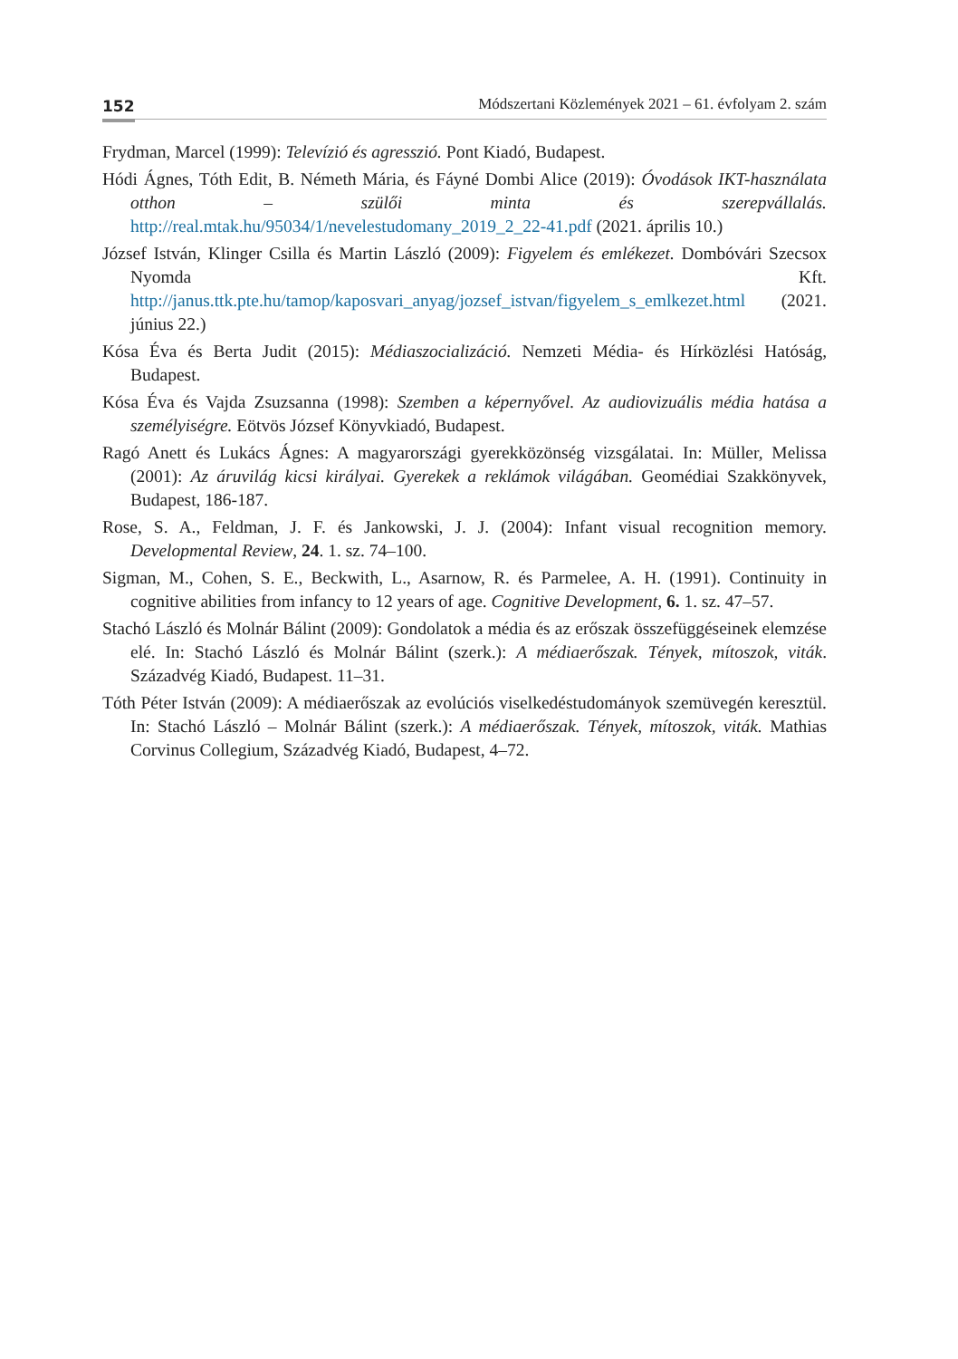152 Módszertani Közlemények 2021 – 61. évfolyam 2. szám
Frydman, Marcel (1999): Televízió és agresszió. Pont Kiadó, Budapest.
Hódi Ágnes, Tóth Edit, B. Németh Mária, és Fáyné Dombi Alice (2019): Óvodások IKT-használata otthon – szülői minta és szerepvállalás. http://real.mtak.hu/95034/1/nevelestudomany_2019_2_22-41.pdf (2021. április 10.)
József István, Klinger Csilla és Martin László (2009): Figyelem és emlékezet. Dombóvári Szecsox Nyomda Kft. http://janus.ttk.pte.hu/tamop/kaposvari_anyag/jozsef_istvan/figyelem_s_emlkezet.html (2021. június 22.)
Kósa Éva és Berta Judit (2015): Médiaszocializáció. Nemzeti Média- és Hírközlési Hatóság, Budapest.
Kósa Éva és Vajda Zsuzsanna (1998): Szemben a képernyővel. Az audiovizuális média hatása a személyiségre. Eötvös József Könyvkiadó, Budapest.
Ragó Anett és Lukács Ágnes: A magyarországi gyerekközönség vizsgálatai. In: Müller, Melissa (2001): Az áruvilág kicsi királyai. Gyerekek a reklámok világában. Geomédiai Szakkönyvek, Budapest, 186-187.
Rose, S. A., Feldman, J. F. és Jankowski, J. J. (2004): Infant visual recognition memory. Developmental Review, 24. 1. sz. 74–100.
Sigman, M., Cohen, S. E., Beckwith, L., Asarnow, R. és Parmelee, A. H. (1991). Continuity in cognitive abilities from infancy to 12 years of age. Cognitive Development, 6. 1. sz. 47–57.
Stachó László és Molnár Bálint (2009): Gondolatok a média és az erőszak összefüggéseinek elemzése elé. In: Stachó László és Molnár Bálint (szerk.): A médiaerőszak. Tények, mítoszok, viták. Századvég Kiadó, Budapest. 11–31.
Tóth Péter István (2009): A médiaerőszak az evolúciós viselkedéstudományok szemüvegén keresztül. In: Stachó László – Molnár Bálint (szerk.): A médiaerőszak. Tények, mítoszok, viták. Mathias Corvinus Collegium, Századvég Kiadó, Budapest, 4–72.